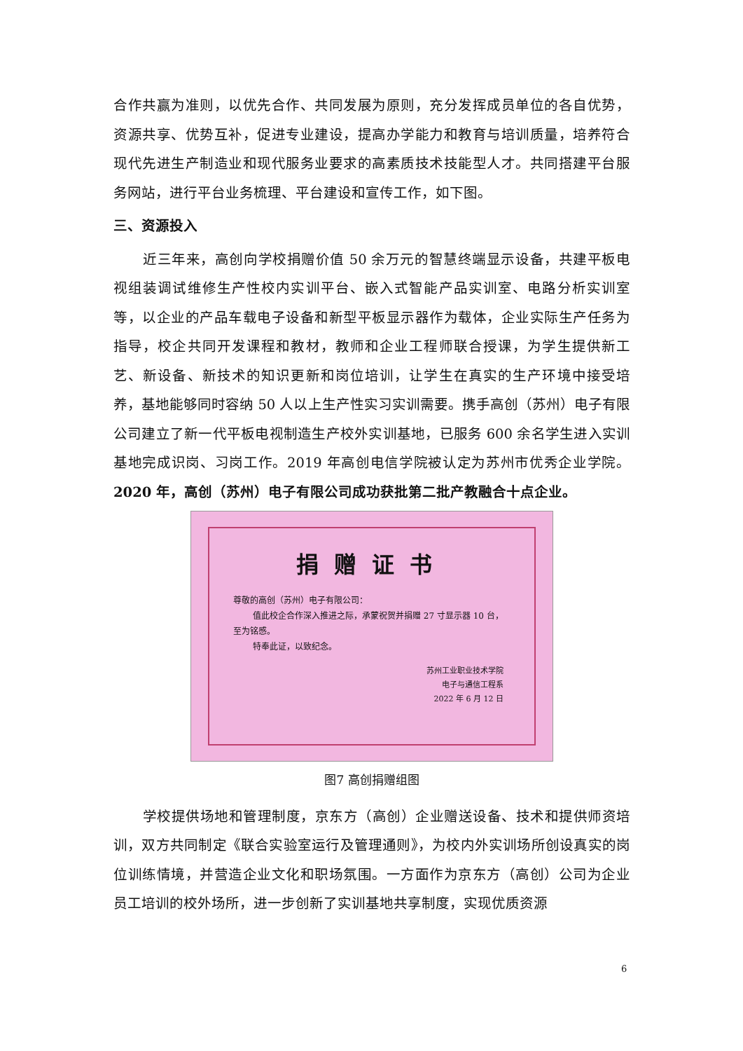合作共赢为准则，以优先合作、共同发展为原则，充分发挥成员单位的各自优势，资源共享、优势互补，促进专业建设，提高办学能力和教育与培训质量，培养符合现代先进生产制造业和现代服务业要求的高素质技术技能型人才。共同搭建平台服务网站，进行平台业务梳理、平台建设和宣传工作，如下图。
三、资源投入
近三年来，高创向学校捐赠价值 50 余万元的智慧终端显示设备，共建平板电视组装调试维修生产性校内实训平台、嵌入式智能产品实训室、电路分析实训室等，以企业的产品车载电子设备和新型平板显示器作为载体，企业实际生产任务为指导，校企共同开发课程和教材，教师和企业工程师联合授课，为学生提供新工艺、新设备、新技术的知识更新和岗位培训，让学生在真实的生产环境中接受培养，基地能够同时容纳 50 人以上生产性实习实训需要。携手高创（苏州）电子有限公司建立了新一代平板电视制造生产校外实训基地，已服务 600 余名学生进入实训基地完成识岗、习岗工作。2019 年高创电信学院被认定为苏州市优秀企业学院。2020 年，高创（苏州）电子有限公司成功获批第二批产教融合十点企业。
捐赠证书
尊敬的高创（苏州）电子有限公司：
值此校企合作深入推进之际，承蒙祝贺并捐赠 27 寸显示器 10 台，至为铭感。
特奉此证，以致纪念。
苏州工业职业技术学院
电子与通信工程系
2022 年 6 月 12 日
图7 高创捐赠组图
学校提供场地和管理制度，京东方（高创）企业赠送设备、技术和提供师资培训，双方共同制定《联合实验室运行及管理通则》，为校内外实训场所创设真实的岗位训练情境，并营造企业文化和职场氛围。一方面作为京东方（高创）公司为企业员工培训的校外场所，进一步创新了实训基地共享制度，实现优质资源
6